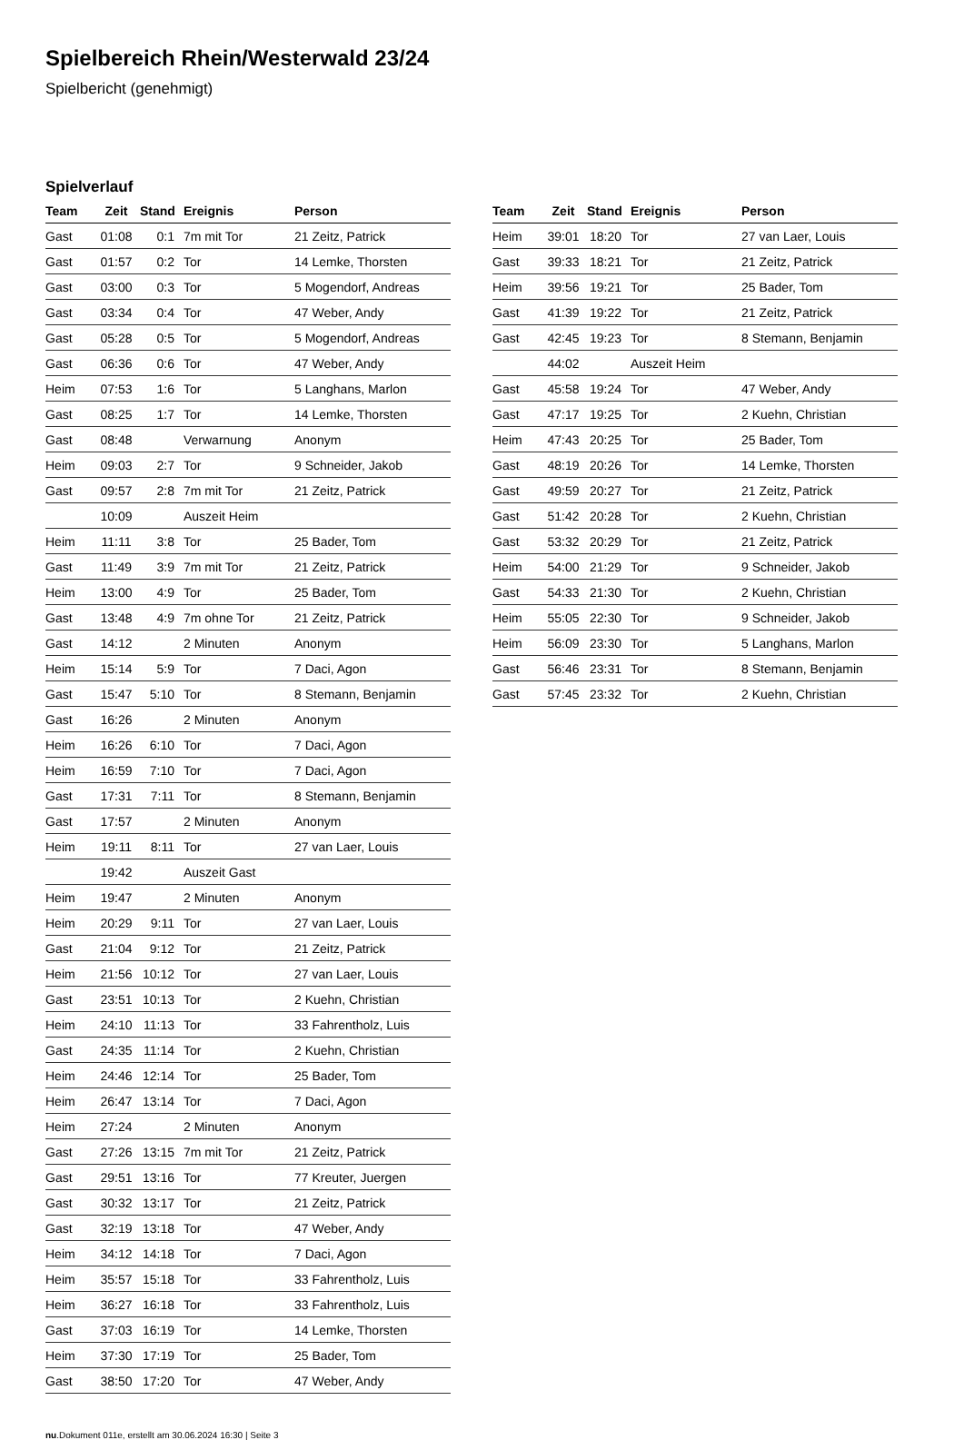Spielbereich Rhein/Westerwald 23/24
Spielbericht (genehmigt)
Spielverlauf
| Team | Zeit | Stand | Ereignis | Person |
| --- | --- | --- | --- | --- |
| Gast | 01:08 | 0:1 | 7m mit Tor | 21 Zeitz, Patrick |
| Gast | 01:57 | 0:2 | Tor | 14 Lemke, Thorsten |
| Gast | 03:00 | 0:3 | Tor | 5 Mogendorf, Andreas |
| Gast | 03:34 | 0:4 | Tor | 47 Weber, Andy |
| Gast | 05:28 | 0:5 | Tor | 5 Mogendorf, Andreas |
| Gast | 06:36 | 0:6 | Tor | 47 Weber, Andy |
| Heim | 07:53 | 1:6 | Tor | 5 Langhans, Marlon |
| Gast | 08:25 | 1:7 | Tor | 14 Lemke, Thorsten |
| Gast | 08:48 | | Verwarnung | Anonym |
| Heim | 09:03 | 2:7 | Tor | 9 Schneider, Jakob |
| Gast | 09:57 | 2:8 | 7m mit Tor | 21 Zeitz, Patrick |
| | 10:09 | | Auszeit Heim | |
| Heim | 11:11 | 3:8 | Tor | 25 Bader, Tom |
| Gast | 11:49 | 3:9 | 7m mit Tor | 21 Zeitz, Patrick |
| Heim | 13:00 | 4:9 | Tor | 25 Bader, Tom |
| Gast | 13:48 | 4:9 | 7m ohne Tor | 21 Zeitz, Patrick |
| Gast | 14:12 | | 2 Minuten | Anonym |
| Heim | 15:14 | 5:9 | Tor | 7 Daci, Agon |
| Gast | 15:47 | 5:10 | Tor | 8 Stemann, Benjamin |
| Gast | 16:26 | | 2 Minuten | Anonym |
| Heim | 16:26 | 6:10 | Tor | 7 Daci, Agon |
| Heim | 16:59 | 7:10 | Tor | 7 Daci, Agon |
| Gast | 17:31 | 7:11 | Tor | 8 Stemann, Benjamin |
| Gast | 17:57 | | 2 Minuten | Anonym |
| Heim | 19:11 | 8:11 | Tor | 27 van Laer, Louis |
| | 19:42 | | Auszeit Gast | |
| Heim | 19:47 | | 2 Minuten | Anonym |
| Heim | 20:29 | 9:11 | Tor | 27 van Laer, Louis |
| Gast | 21:04 | 9:12 | Tor | 21 Zeitz, Patrick |
| Heim | 21:56 | 10:12 | Tor | 27 van Laer, Louis |
| Gast | 23:51 | 10:13 | Tor | 2 Kuehn, Christian |
| Heim | 24:10 | 11:13 | Tor | 33 Fahrentholz, Luis |
| Gast | 24:35 | 11:14 | Tor | 2 Kuehn, Christian |
| Heim | 24:46 | 12:14 | Tor | 25 Bader, Tom |
| Heim | 26:47 | 13:14 | Tor | 7 Daci, Agon |
| Heim | 27:24 | | 2 Minuten | Anonym |
| Gast | 27:26 | 13:15 | 7m mit Tor | 21 Zeitz, Patrick |
| Gast | 29:51 | 13:16 | Tor | 77 Kreuter, Juergen |
| Gast | 30:32 | 13:17 | Tor | 21 Zeitz, Patrick |
| Gast | 32:19 | 13:18 | Tor | 47 Weber, Andy |
| Heim | 34:12 | 14:18 | Tor | 7 Daci, Agon |
| Heim | 35:57 | 15:18 | Tor | 33 Fahrentholz, Luis |
| Heim | 36:27 | 16:18 | Tor | 33 Fahrentholz, Luis |
| Gast | 37:03 | 16:19 | Tor | 14 Lemke, Thorsten |
| Heim | 37:30 | 17:19 | Tor | 25 Bader, Tom |
| Gast | 38:50 | 17:20 | Tor | 47 Weber, Andy |
| Team | Zeit | Stand | Ereignis | Person |
| --- | --- | --- | --- | --- |
| Heim | 39:01 | 18:20 | Tor | 27 van Laer, Louis |
| Gast | 39:33 | 18:21 | Tor | 21 Zeitz, Patrick |
| Heim | 39:56 | 19:21 | Tor | 25 Bader, Tom |
| Gast | 41:39 | 19:22 | Tor | 21 Zeitz, Patrick |
| Gast | 42:45 | 19:23 | Tor | 8 Stemann, Benjamin |
| | 44:02 | | Auszeit Heim | |
| Gast | 45:58 | 19:24 | Tor | 47 Weber, Andy |
| Gast | 47:17 | 19:25 | Tor | 2 Kuehn, Christian |
| Heim | 47:43 | 20:25 | Tor | 25 Bader, Tom |
| Gast | 48:19 | 20:26 | Tor | 14 Lemke, Thorsten |
| Gast | 49:59 | 20:27 | Tor | 21 Zeitz, Patrick |
| Gast | 51:42 | 20:28 | Tor | 2 Kuehn, Christian |
| Gast | 53:32 | 20:29 | Tor | 21 Zeitz, Patrick |
| Heim | 54:00 | 21:29 | Tor | 9 Schneider, Jakob |
| Gast | 54:33 | 21:30 | Tor | 2 Kuehn, Christian |
| Heim | 55:05 | 22:30 | Tor | 9 Schneider, Jakob |
| Heim | 56:09 | 23:30 | Tor | 5 Langhans, Marlon |
| Gast | 56:46 | 23:31 | Tor | 8 Stemann, Benjamin |
| Gast | 57:45 | 23:32 | Tor | 2 Kuehn, Christian |
nu.Dokument 011e, erstellt am 30.06.2024 16:30 | Seite 3